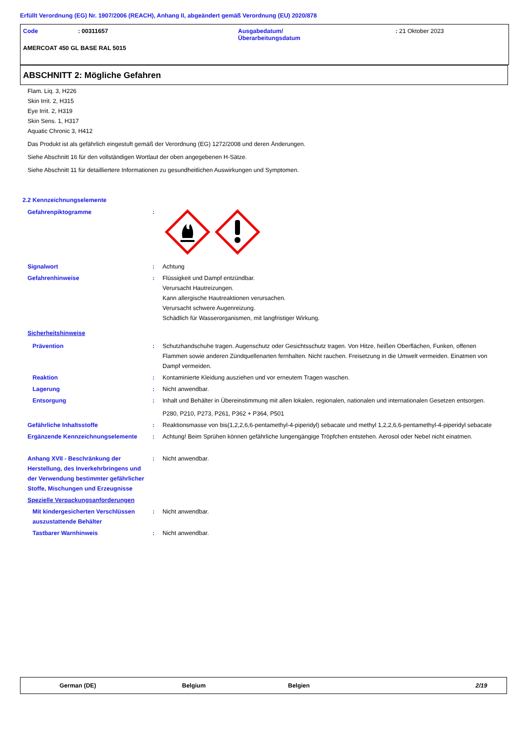Erfüllt Verordnung (EG) Nr. 1907/2006 (REACH), Anhang II, abgeändert gemäß Verordnung (EU) 2020/878
Code : 00311657 Ausgabedatum/
Überarbeitungsdatum
: 21 Oktober 2023
AMERCOAT 450 GL BASE RAL 5015
ABSCHNITT 2: Mögliche Gefahren
Flam. Liq. 3, H226
Skin Irrit. 2, H315
Eye Irrit. 2, H319
Skin Sens. 1, H317
Aquatic Chronic 3, H412
Das Produkt ist als gefährlich eingestuft gemäß der Verordnung (EG) 1272/2008 und deren Änderungen.
Siehe Abschnitt 16 für den vollständigen Wortlaut der oben angegebenen H-Sätze.
Siehe Abschnitt 11 für detailliertere Informationen zu gesundheitlichen Auswirkungen und Symptomen.
2.2 Kennzeichnungselemente
Gefahrenpiktogramme :
Signalwort : Achtung
Gefahrenhinweise : Flüssigkeit und Dampf entzündbar.
Verursacht Hautreizungen.
Kann allergische Hautreaktionen verursachen.
Verursacht schwere Augenreizung.
Schädlich für Wasserorganismen, mit langfristiger Wirkung.
Sicherheitshinweise
Prävention : Schutzhandschuhe tragen. Augenschutz oder Gesichtsschutz tragen. Von Hitze, heißen Oberflächen, Funken, offenen Flammen sowie anderen Zündquellenarten fernhalten. Nicht rauchen. Freisetzung in die Umwelt vermeiden. Einatmen von Dampf vermeiden.
Reaktion : Kontaminierte Kleidung ausziehen und vor erneutem Tragen waschen.
Lagerung : Nicht anwendbar.
Entsorgung : Inhalt und Behälter in Übereinstimmung mit allen lokalen, regionalen, nationalen und internationalen Gesetzen entsorgen.
P280, P210, P273, P261, P362 + P364, P501
Gefährliche Inhaltsstoffe : Reaktionsmasse von bis(1,2,2,6,6-pentamethyl-4-piperidyl) sebacate und methyl 1,2,2,6,6-pentamethyl-4-piperidyl sebacate
Ergänzende Kennzeichnungselemente : Achtung! Beim Sprühen können gefährliche lungengängige Tröpfchen entstehen. Aerosol oder Nebel nicht einatmen.
Anhang XVII - Beschränkung der Herstellung, des Inverkehrbringens und der Verwendung bestimmter gefährlicher Stoffe, Mischungen und Erzeugnisse
: Nicht anwendbar.
Spezielle Verpackungsanforderungen
Mit kindergesicherten Verschlüssen auszustattende Behälter
: Nicht anwendbar.
Tastbarer Warnhinweis : Nicht anwendbar.
German (DE) Belgium Belgien 2/19